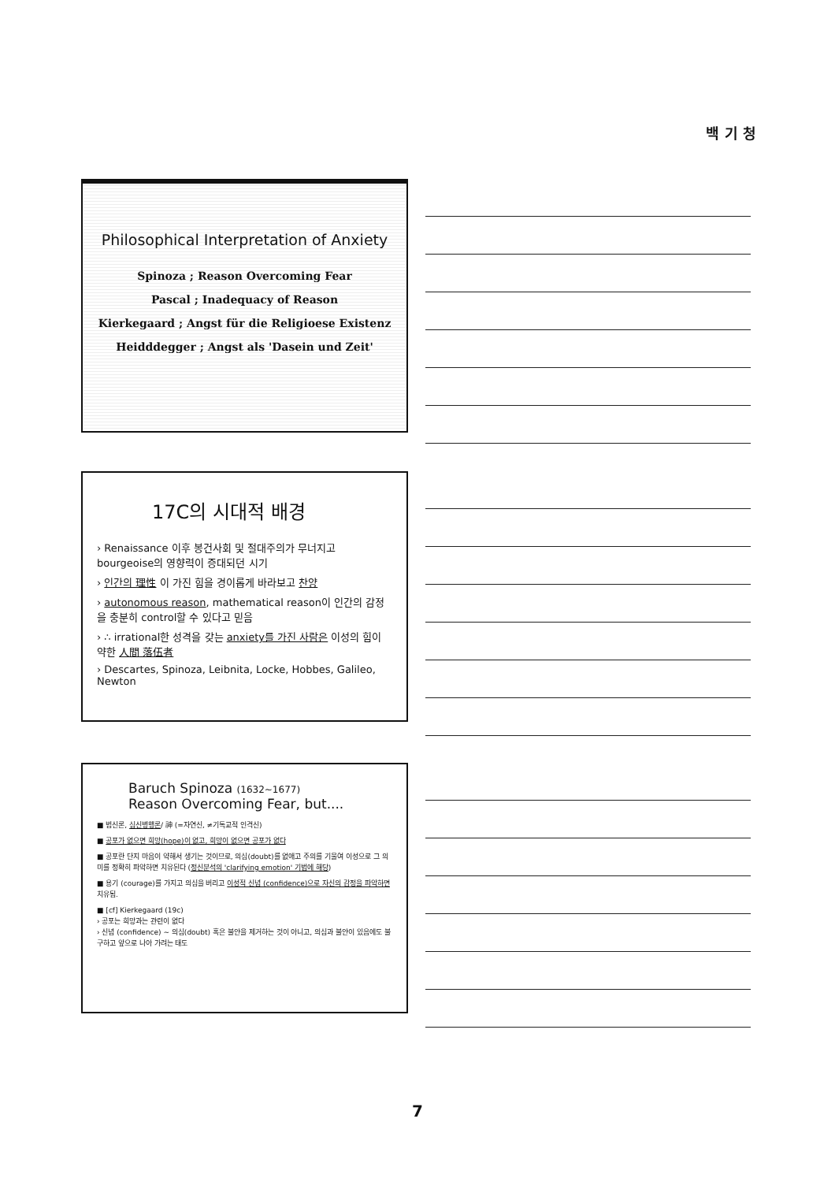백 기 청
Philosophical Interpretation of Anxiety
Spinoza ; Reason Overcoming Fear
Pascal ; Inadequacy of Reason
Kierkegaard ; Angst für die Religioese Existenz
Heidddegger ; Angst als 'Dasein und Zeit'
17C의 시대적 배경
› Renaissance 이후 봉건사회 및 절대주의가 무너지고 bourgeoise의 영향력이 증대되던 시기
› 인간의 理性 이 가진 힘을 경이롭게 바라보고 찬양
› autonomous reason, mathematical reason이 인간의 감정을 충분히 control할 수 있다고 믿음
› ∴ irrational한 성격을 갖는 anxiety를 가진 사람은 이성의 힘이 약한 人間 落伍者
› Descartes, Spinoza, Leibnita, Locke, Hobbes, Galileo, Newton
Baruch Spinoza (1632~1677)
Reason Overcoming Fear, but....
■ 범신론, 심신병행론/ 神 (=자연신, ≠기독교적 인격신)
■ 공포가 없으면 희망(hope)이 없고, 희망이 없으면 공포가 없다
■ 공포란 단지 마음이 약해서 생기는 것이므로, 의심(doubt)를 없애고 주의를 기울여 이성으로 그 의미를 정확히 파악하면 치유된다 (정신분석의 'clarifying emotion' 기법에 해당)
■ 용기 (courage)를 가지고 의심을 버리고 이성적 신념 (confidence)으로 자신의 감정을 파악하면 치유됨.
■ [cf] Kierkegaard (19c)
› 공포는 희망과는 관련이 없다
› 신념 (confidence) ~ 의심(doubt) 혹은 불안을 제거하는 것이 아니고, 의심과 불안이 있음에도 불구하고 앞으로 나아 가려는 태도
7